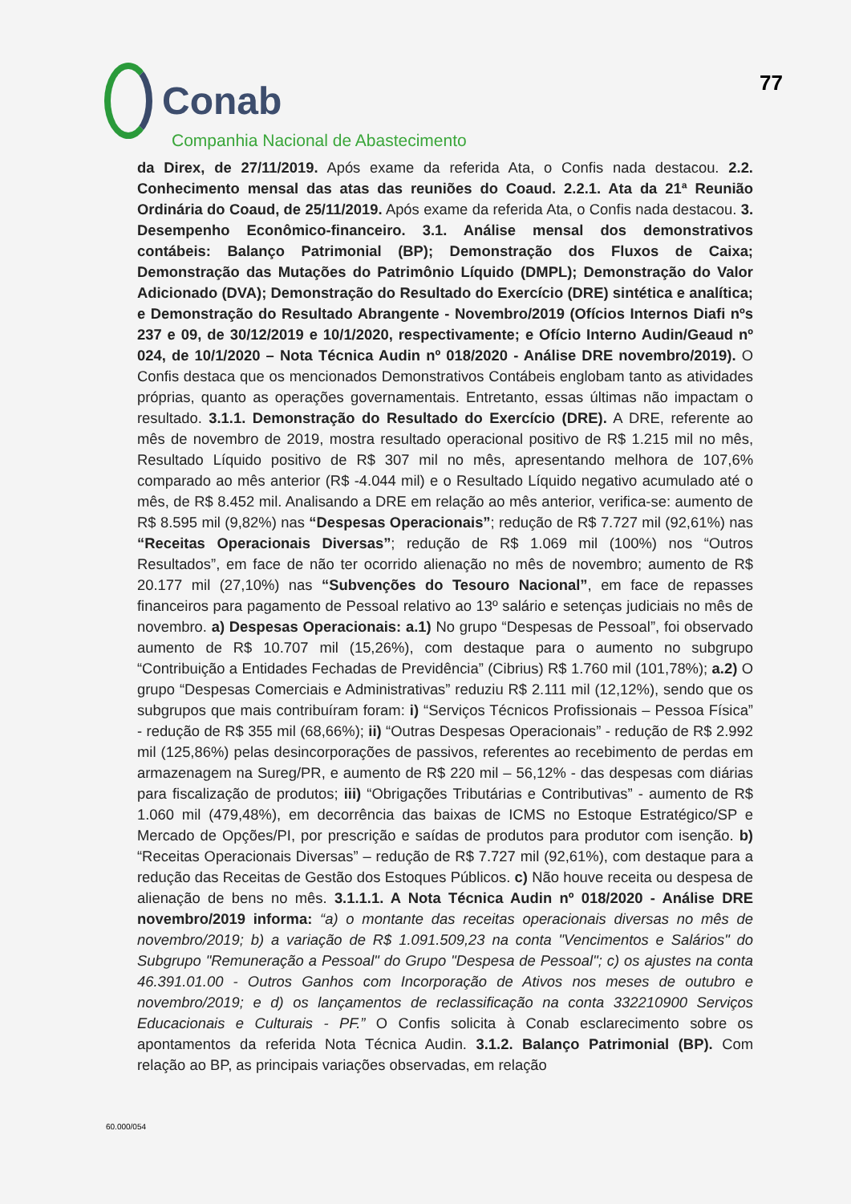Conab
Companhia Nacional de Abastecimento
77
da Direx, de 27/11/2019. Após exame da referida Ata, o Confis nada destacou. 2.2. Conhecimento mensal das atas das reuniões do Coaud. 2.2.1. Ata da 21ª Reunião Ordinária do Coaud, de 25/11/2019. Após exame da referida Ata, o Confis nada destacou. 3. Desempenho Econômico-financeiro. 3.1. Análise mensal dos demonstrativos contábeis: Balanço Patrimonial (BP); Demonstração dos Fluxos de Caixa; Demonstração das Mutações do Patrimônio Líquido (DMPL); Demonstração do Valor Adicionado (DVA); Demonstração do Resultado do Exercício (DRE) sintética e analítica; e Demonstração do Resultado Abrangente - Novembro/2019 (Ofícios Internos Diafi nºs 237 e 09, de 30/12/2019 e 10/1/2020, respectivamente; e Ofício Interno Audin/Geaud nº 024, de 10/1/2020 – Nota Técnica Audin nº 018/2020 - Análise DRE novembro/2019). O Confis destaca que os mencionados Demonstrativos Contábeis englobam tanto as atividades próprias, quanto as operações governamentais. Entretanto, essas últimas não impactam o resultado. 3.1.1. Demonstração do Resultado do Exercício (DRE). A DRE, referente ao mês de novembro de 2019, mostra resultado operacional positivo de R$ 1.215 mil no mês, Resultado Líquido positivo de R$ 307 mil no mês, apresentando melhora de 107,6% comparado ao mês anterior (R$ -4.044 mil) e o Resultado Líquido negativo acumulado até o mês, de R$ 8.452 mil. Analisando a DRE em relação ao mês anterior, verifica-se: aumento de R$ 8.595 mil (9,82%) nas “Despesas Operacionais”; redução de R$ 7.727 mil (92,61%) nas “Receitas Operacionais Diversas”; redução de R$ 1.069 mil (100%) nos “Outros Resultados”, em face de não ter ocorrido alienação no mês de novembro; aumento de R$ 20.177 mil (27,10%) nas “Subvenções do Tesouro Nacional”, em face de repasses financeiros para pagamento de Pessoal relativo ao 13º salário e setenças judiciais no mês de novembro. a) Despesas Operacionais: a.1) No grupo “Despesas de Pessoal”, foi observado aumento de R$ 10.707 mil (15,26%), com destaque para o aumento no subgrupo “Contribuição a Entidades Fechadas de Previdência” (Cibrius) R$ 1.760 mil (101,78%); a.2) O grupo “Despesas Comerciais e Administrativas” reduziu R$ 2.111 mil (12,12%), sendo que os subgrupos que mais contribuíram foram: i) “Serviços Técnicos Profissionais – Pessoa Física” - redução de R$ 355 mil (68,66%); ii) “Outras Despesas Operacionais” - redução de R$ 2.992 mil (125,86%) pelas desincorporações de passivos, referentes ao recebimento de perdas em armazenagem na Sureg/PR, e aumento de R$ 220 mil – 56,12% - das despesas com diárias para fiscalização de produtos; iii) “Obrigações Tributárias e Contributivas” - aumento de R$ 1.060 mil (479,48%), em decorrência das baixas de ICMS no Estoque Estratégico/SP e Mercado de Opções/PI, por prescrição e saídas de produtos para produtor com isenção. b) “Receitas Operacionais Diversas” – redução de R$ 7.727 mil (92,61%), com destaque para a redução das Receitas de Gestão dos Estoques Públicos. c) Não houve receita ou despesa de alienação de bens no mês. 3.1.1.1. A Nota Técnica Audin nº 018/2020 - Análise DRE novembro/2019 informa: “a) o montante das receitas operacionais diversas no mês de novembro/2019; b) a variação de R$ 1.091.509,23 na conta "Vencimentos e Salários" do Subgrupo "Remuneração a Pessoal" do Grupo "Despesa de Pessoal"; c) os ajustes na conta 46.391.01.00 - Outros Ganhos com Incorporação de Ativos nos meses de outubro e novembro/2019; e d) os lançamentos de reclassificação na conta 332210900 Serviços Educacionais e Culturais - PF.” O Confis solicita à Conab esclarecimento sobre os apontamentos da referida Nota Técnica Audin. 3.1.2. Balanço Patrimonial (BP). Com relação ao BP, as principais variações observadas, em relação
60.000/054